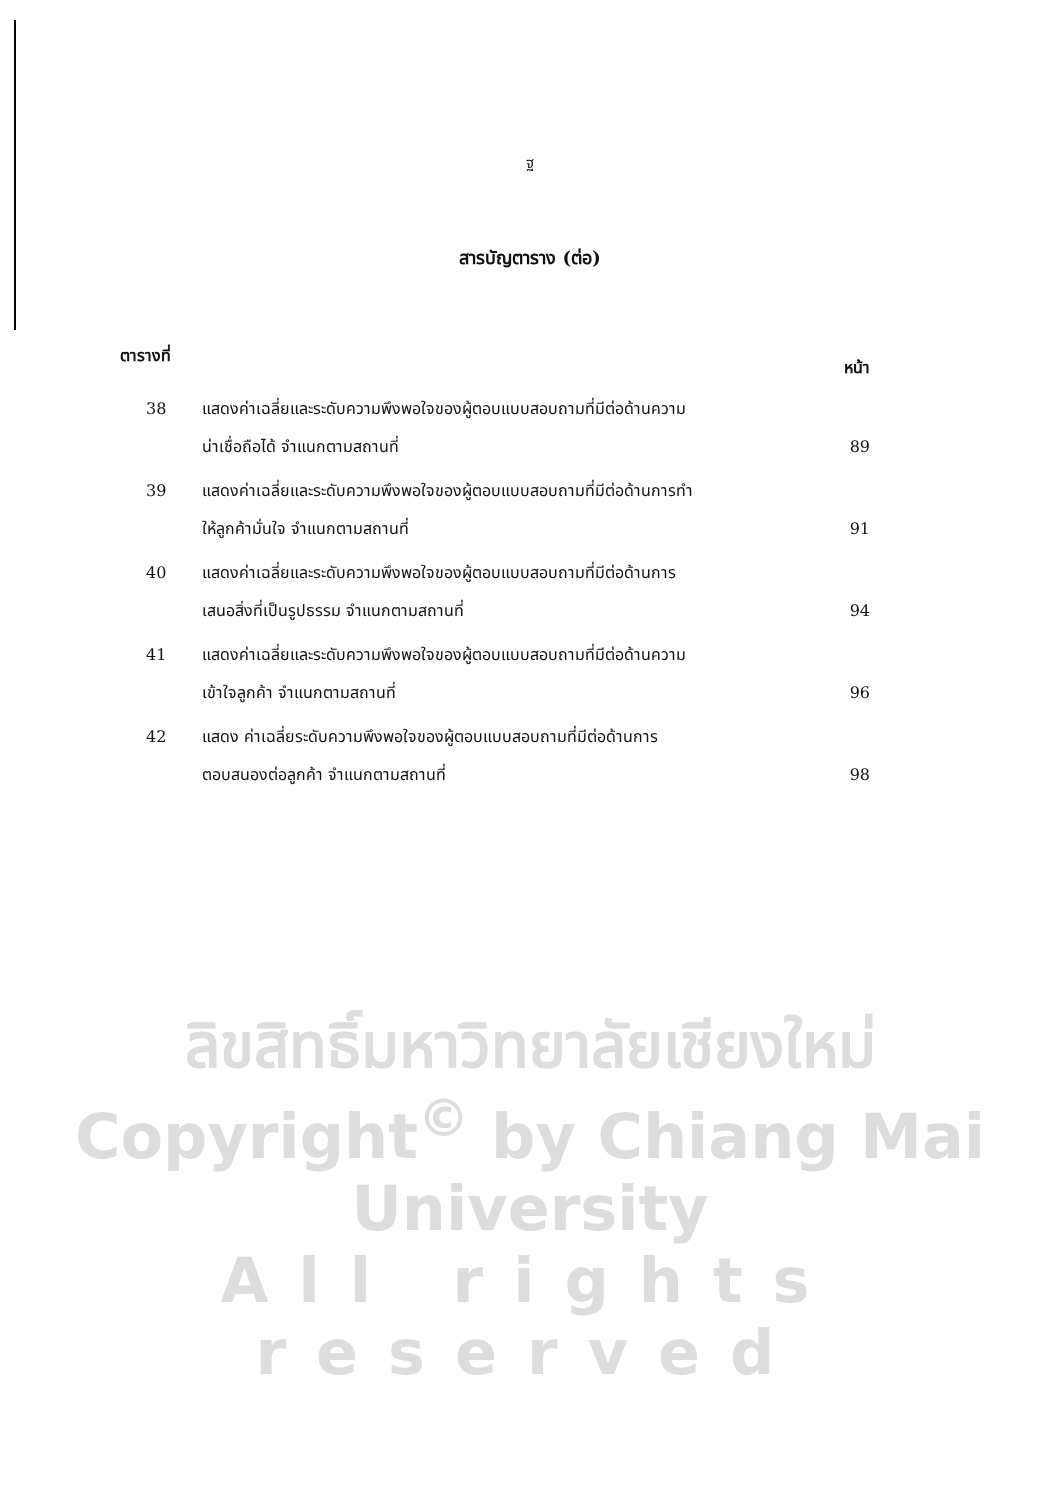ฐ
สารบัญตาราง (ต่อ)
ตารางที่ หน้า
38 แสดงค่าเฉลี่ยและระดับความพึงพอใจของผู้ตอบแบบสอบถามที่มีต่อด้านความ
น่าเชื่อถือได้ จำแนกตามสถานที่
89
39 แสดงค่าเฉลี่ยและระดับความพึงพอใจของผู้ตอบแบบสอบถามที่มีต่อด้านการทำ
ให้ลูกค้ามั่นใจ จำแนกตามสถานที่
91
40 แสดงค่าเฉลี่ยและระดับความพึงพอใจของผู้ตอบแบบสอบถามที่มีต่อด้านการ
เสนอสิ่งที่เป็นรูปธรรม จำแนกตามสถานที่
94
41 แสดงค่าเฉลี่ยและระดับความพึงพอใจของผู้ตอบแบบสอบถามที่มีต่อด้านความ
เข้าใจลูกค้า จำแนกตามสถานที่
96
42 แสดง ค่าเฉลี่ยระดับความพึงพอใจของผู้ตอบแบบสอบถามที่มีต่อด้านการ
ตอบสนองต่อลูกค้า จำแนกตามสถานที่
98
ลิขสิทธิ์มหาวิทยาลัยเชียงใหม่
Copyright<sup>©</sup> by Chiang Mai University
All rights reserved